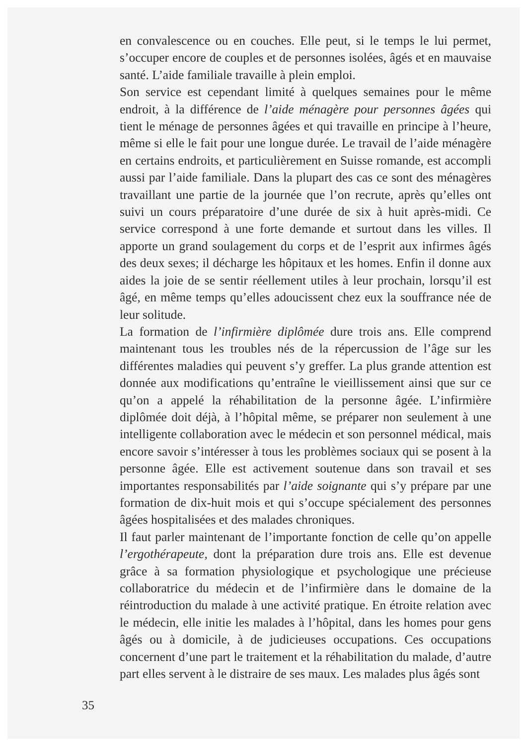en convalescence ou en couches. Elle peut, si le temps le lui permet, s’occuper encore de couples et de personnes isolées, âgés et en mauvaise santé. L’aide familiale travaille à plein emploi.
Son service est cependant limité à quelques semaines pour le même endroit, à la différence de l’aide ménagère pour personnes âgées qui tient le ménage de personnes âgées et qui travaille en principe à l’heure, même si elle le fait pour une longue durée. Le travail de l’aide ménagère en certains endroits, et particulièrement en Suisse romande, est accompli aussi par l’aide familiale. Dans la plupart des cas ce sont des ménagères travaillant une partie de la journée que l’on recrute, après qu’elles ont suivi un cours préparatoire d’une durée de six à huit après-midi. Ce service correspond à une forte demande et surtout dans les villes. Il apporte un grand soulagement du corps et de l’esprit aux infirmes âgés des deux sexes; il décharge les hôpitaux et les homes. Enfin il donne aux aides la joie de se sentir réellement utiles à leur prochain, lorsqu’il est âgé, en même temps qu’elles adoucissent chez eux la souffrance née de leur solitude.
La formation de l’infirmière diplômée dure trois ans. Elle comprend maintenant tous les troubles nés de la répercussion de l’âge sur les différentes maladies qui peuvent s’y greffer. La plus grande attention est donnée aux modifications qu’entraîne le vieillissement ainsi que sur ce qu’on a appelé la réhabilitation de la personne âgée. L’infirmière diplômée doit déjà, à l’hôpital même, se préparer non seulement à une intelligente collaboration avec le médecin et son personnel médical, mais encore savoir s’intéresser à tous les problèmes sociaux qui se posent à la personne âgée. Elle est activement soutenue dans son travail et ses importantes responsabilités par l’aide soignante qui s’y prépare par une formation de dix-huit mois et qui s’occupe spécialement des personnes âgées hospitalisées et des malades chroniques.
Il faut parler maintenant de l’importante fonction de celle qu’on appelle l’ergothérapeute, dont la préparation dure trois ans. Elle est devenue grâce à sa formation physiologique et psychologique une précieuse collaboratrice du médecin et de l’infirmière dans le domaine de la réintroduction du malade à une activité pratique. En étroite relation avec le médecin, elle initie les malades à l’hôpital, dans les homes pour gens âgés ou à domicile, à de judicieuses occupations. Ces occupations concernent d’une part le traitement et la réhabilitation du malade, d’autre part elles servent à le distraire de ses maux. Les malades plus âgés sont
35